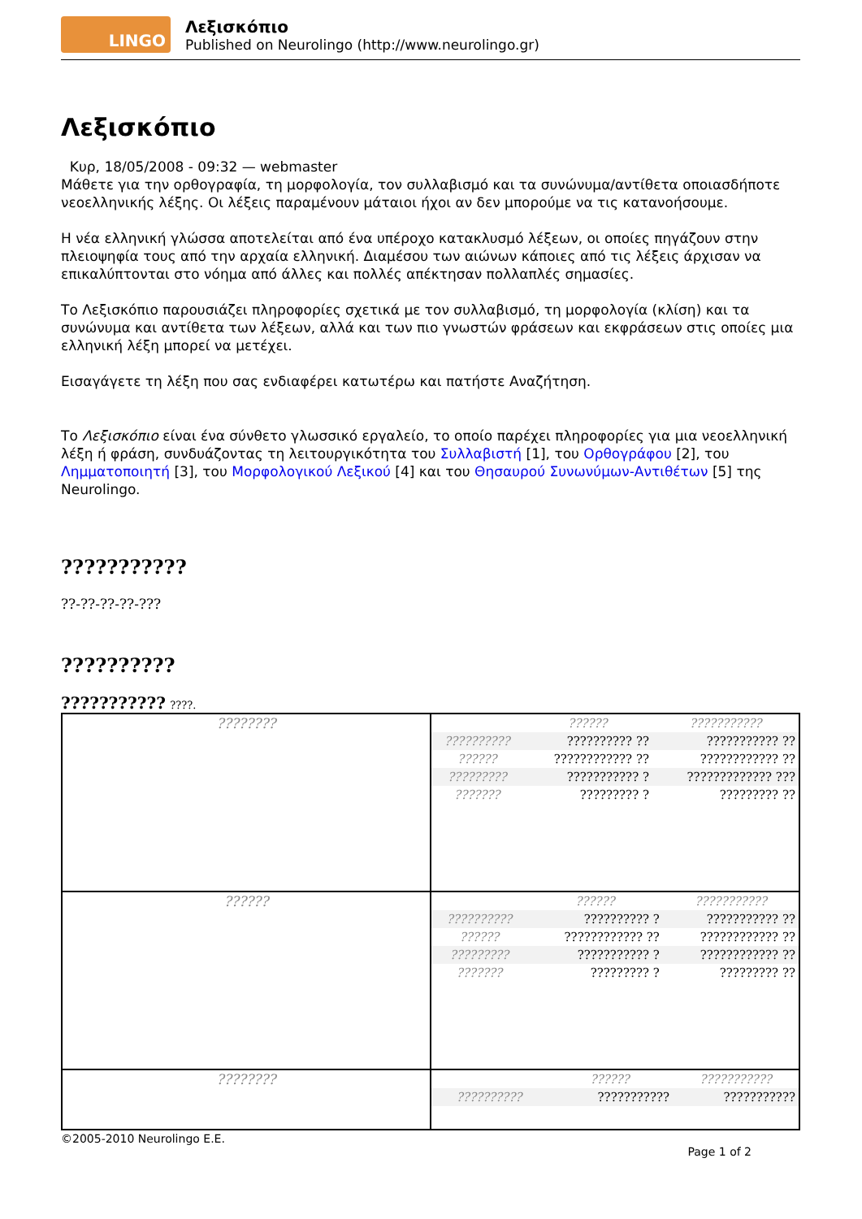LINGO
Λεξισκόπιο
Published on Neurolingo (http://www.neurolingo.gr)
Λεξισκόπιο
Κυρ, 18/05/2008 - 09:32 — webmaster
Μάθετε για την ορθογραφία, τη μορφολογία, τον συλλαβισμό και τα συνώνυμα/αντίθετα οποιασδήποτε νεοελληνικής λέξης. Οι λέξεις παραμένουν μάταιοι ήχοι αν δεν μπορούμε να τις κατανοήσουμε.
Η νέα ελληνική γλώσσα αποτελείται από ένα υπέροχο κατακλυσμό λέξεων, οι οποίες πηγάζουν στην πλειοψηφία τους από την αρχαία ελληνική. Διαμέσου των αιώνων κάποιες από τις λέξεις άρχισαν να επικαλύπτονται στο νόημα από άλλες και πολλές απέκτησαν πολλαπλές σημασίες.
Το Λεξισκόπιο παρουσιάζει πληροφορίες σχετικά με τον συλλαβισμό, τη μορφολογία (κλίση) και τα συνώνυμα και αντίθετα των λέξεων, αλλά και των πιο γνωστών φράσεων και εκφράσεων στις οποίες μια ελληνική λέξη μπορεί να μετέχει.
Εισαγάγετε τη λέξη που σας ενδιαφέρει κατωτέρω και πατήστε Αναζήτηση.
Το Λεξισκόπιο είναι ένα σύνθετο γλωσσικό εργαλείο, το οποίο παρέχει πληροφορίες για μια νεοελληνική λέξη ή φράση, συνδυάζοντας τη λειτουργικότητα του Συλλαβιστή [1], του Ορθογράφου [2], του Λημματοποιητή [3], του Μορφολογικού Λεξικού [4] και του Θησαυρού Συνωνύμων-Αντιθέτων [5] της Neurolingo.
???????????
??-??-??-??-???
??????????
??????????? ????.
| ???????? | / / ?????? / ??????????? / / ?????????? / ?????????? ?? / ??????????? ?? / / ?????? / ???????????? ?? / ???????????? ?? / / ????????? / ??????????? ? / ????????????? ??? / / ??????? / ????????? ? / ????????? ?? / |
| ?????? | / / ?????? / ??????????? / / ?????????? / ?????????? ? / ??????????? ?? / / ?????? / ???????????? ?? / ???????????? ?? / / ????????? / ??????????? ? / ???????????? ?? / / ??????? / ????????? ? / ????????? ?? / |
| ???????? | / / ?????? / ??????????? / / ?????????? / ??????????? / ??????????? / |
©2005-2010 Neurolingo E.E.
Page 1 of 2